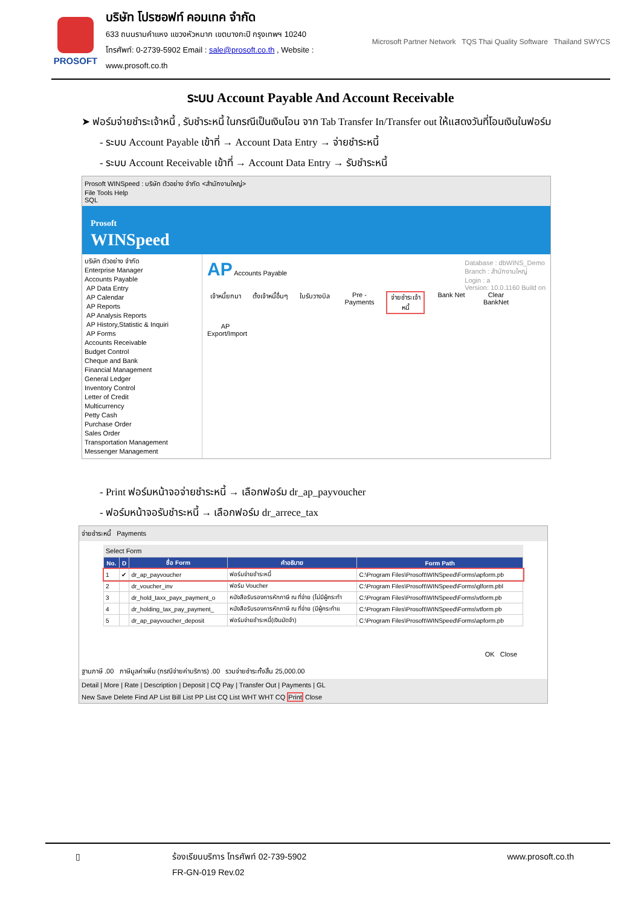PROSOFT
บริษัท โปรซอฟท์ คอมเทค จำกัด
633 ถนนรามคำแหง แขวงหัวหมาก เขตบางกะปิ กรุงเทพฯ 10240
โทรศัพท์: 0-2739-5902 Email : sale@prosoft.co.th , Website : www.prosoft.co.th
Microsoft Partner Network TQS Thai Quality Software Thailand SWYCS
ระบบ Account Payable And Account Receivable
➤ ฟอร์มจ่ายชำระเจ้าหนี้ , รับชำระหนี้ ในกรณีเป็นเงินโอน จาก Tab Transfer In/Transfer out ให้แสดงวันที่โอนเงินในฟอร์ม
- ระบบ Account Payable เข้าที่ → Account Data Entry → จ่ายชำระหนี้
- ระบบ Account Receivable เข้าที่ → Account Data Entry → รับชำระหนี้
Prosoft WINSpeed : บริษัท ตัวอย่าง จำกัด <สำนักงานใหญ่>
File Tools Help
SQL
Prosoft
WINSpeed
บริษัท ตัวอย่าง จำกัด
Enterprise Manager
Accounts Payable
AP Data Entry
AP Calendar
AP Reports
AP Analysis Reports
AP History,Statistic & Inquiri
AP Forms
Accounts Receivable
Budget Control
Cheque and Bank
Financial Management
General Ledger
Inventory Control
Letter of Credit
Multicurrency
Petty Cash
Purchase Order
Sales Order
Transportation Management
Messenger Management
AP Accounts Payable Database : dbWINS_Demo
Branch : สำนักงานใหญ่
Login : a
Version: 10.0.1160 Build on
เจ้าหนี้ยกมา ตั้งเจ้าหนี้อื่นๆ ใบรับวางบิล Pre - Payments จ่ายชำระเจ้าหนี้ Bank Net Clear BankNet AP Export/Import
- Print ฟอร์มหน้าจอจ่ายชำระหนี้ → เลือกฟอร์ม dr_ap_payvoucher
- ฟอร์มหน้าจอรับชำระหนี้ → เลือกฟอร์ม dr_arrece_tax
จ่ายชำระหนี้ Payments
Select Form
| No. | D | ชื่อ Form | คำอธิบาย | Form Path |
| --- | --- | --- | --- | --- |
| 1 | ✔ | dr_ap_payvoucher | ฟอร์มจ่ายชำระหนี้ | C:\Program Files\Prosoft\WINSpeed\Forms\apform.pb |
| 2 | | dr_voucher_inv | ฟอร์ม Voucher | C:\Program Files\Prosoft\WINSpeed\Forms\glform.pbl |
| 3 | | dr_hold_taxx_payx_payment_o | หนังสือรับรองการหักภาษี ณ ที่จ่าย (ไม่มีผู้กระทำ | C:\Program Files\Prosoft\WINSpeed\Forms\vtform.pb |
| 4 | | dr_holding_tax_pay_payment_ | หนังสือรับรองการหักภาษี ณ ที่จ่าย (มีผู้กระทำแ | C:\Program Files\Prosoft\WINSpeed\Forms\vtform.pb |
| 5 | | dr_ap_payvoucher_deposit | ฟอร์มจ่ายชำระหนี้(เงินมัดจำ) | C:\Program Files\Prosoft\WINSpeed\Forms\apform.pb |
OK Close
ฐานภาษี .00 ภาษีมูลค่าเพิ่ม (กรณีจ่ายค่าบริการ) .00 รวมจ่ายชำระทั้งสิ้น 25,000.00
Detail | More | Rate | Description | Deposit | CQ Pay | Transfer Out | Payments | GL
New Save Delete Find AP List Bill List PP List CQ List WHT WHT CQ Print Close
▯ ร้องเรียนบริการ โทรศัพท์ 02-739-5902
FR-GN-019 Rev.02
www.prosoft.co.th